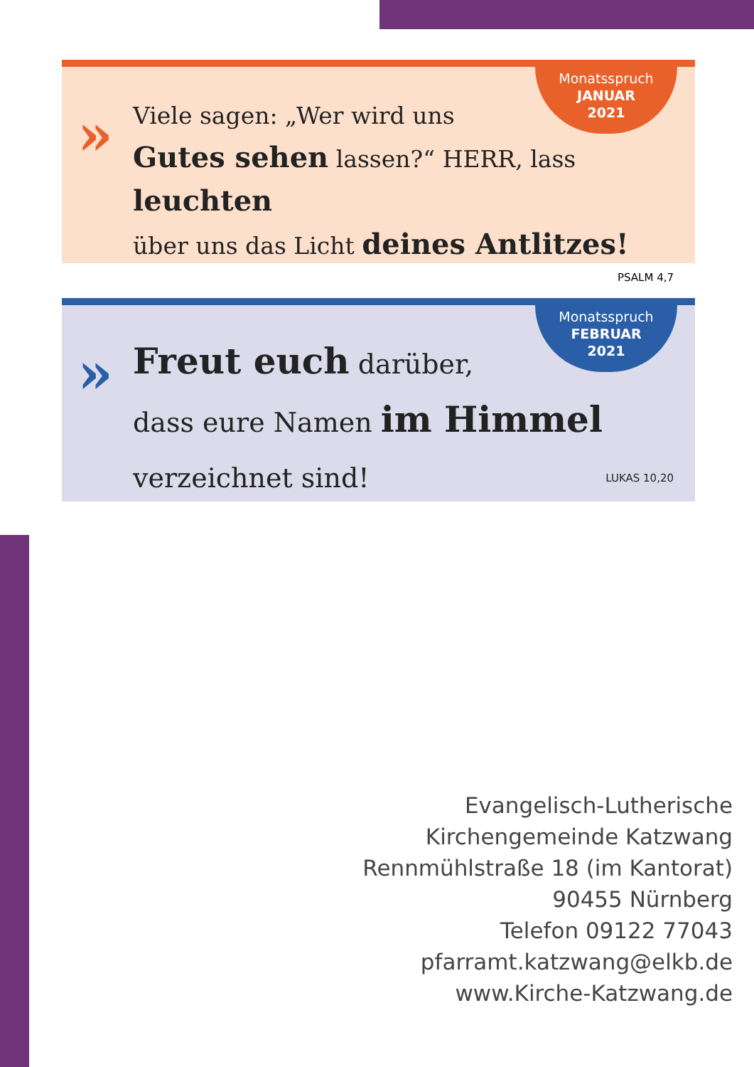Monatsspruch
JANUAR
2021
»
Viele sagen: „Wer wird uns
Gutes sehen lassen?“ HERR, lass leuchten
über uns das Licht deines Antlitzes!
PSALM 4,7
Monatsspruch
FEBRUAR
2021
»
Freut euch darüber,
dass eure Namen im Himmel
verzeichnet sind! LUKAS 10,20
Evangelisch-Lutherische
Kirchengemeinde Katzwang
Rennmühlstraße 18 (im Kantorat)
90455 Nürnberg
Telefon 09122 77043
pfarramt.katzwang@elkb.de
www.Kirche-Katzwang.de